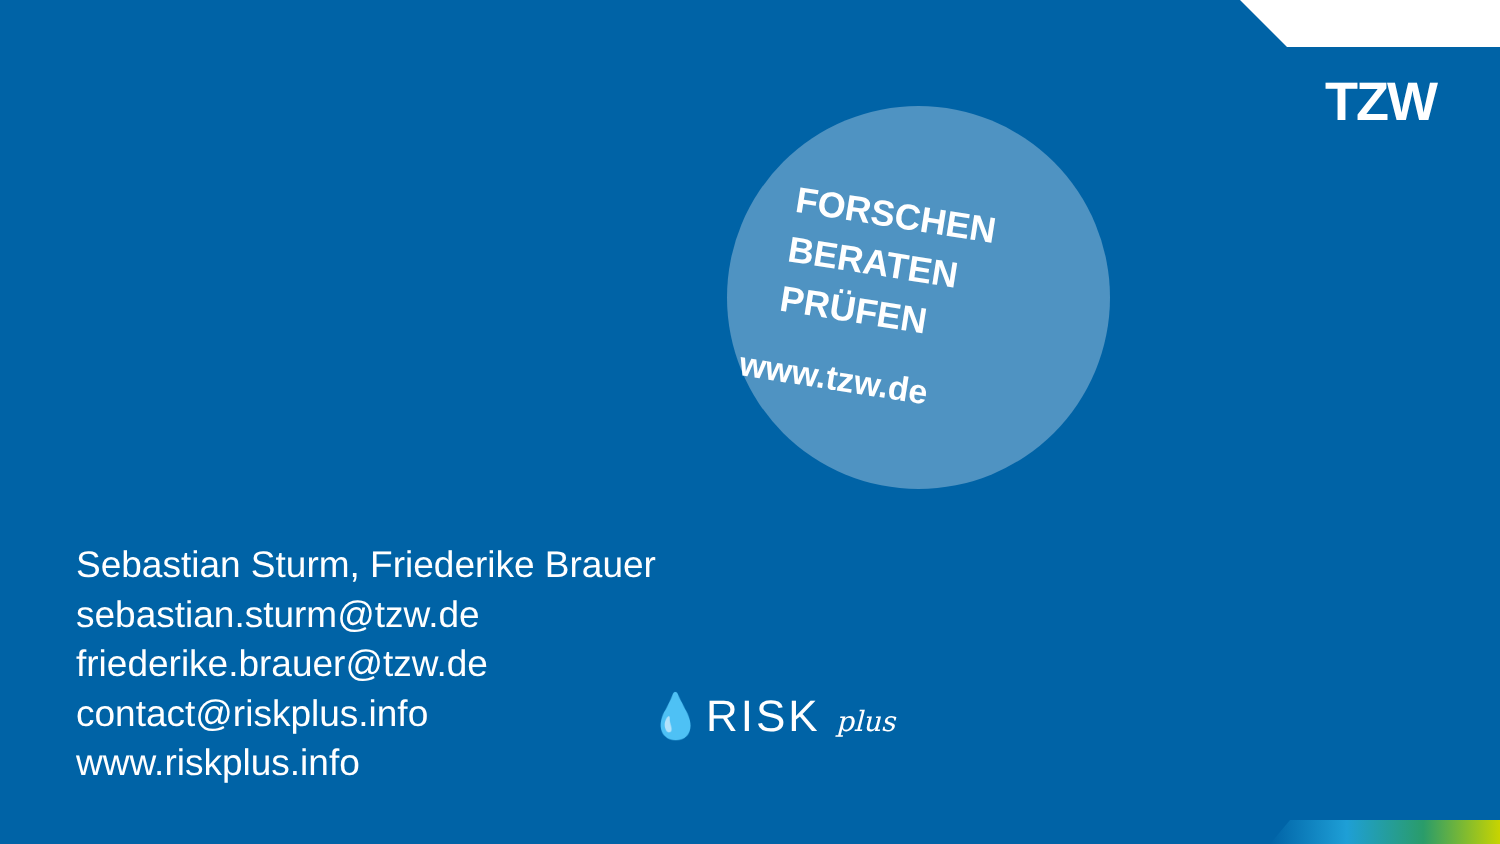TZW
FORSCHEN
BERATEN
PRÜFEN
www.tzw.de
Sebastian Sturm, Friederike Brauer
sebastian.sturm@tzw.de
friederike.brauer@tzw.de
contact@riskplus.info
www.riskplus.info
💧RISK plus